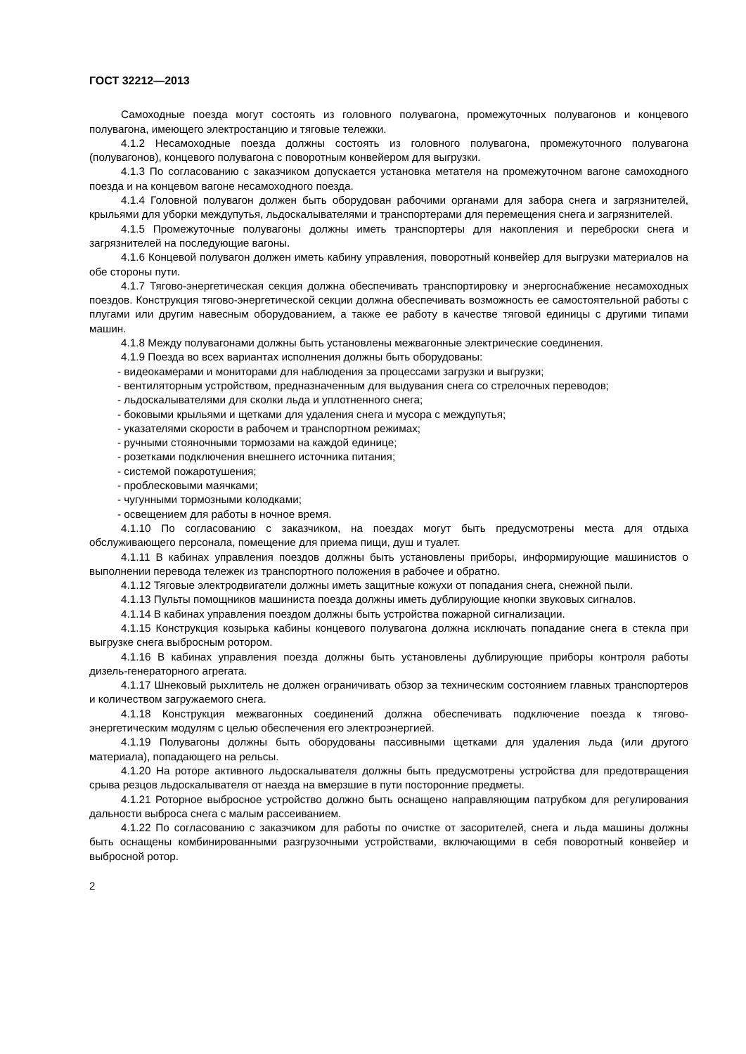ГОСТ 32212—2013
Самоходные поезда могут состоять из головного полувагона, промежуточных полувагонов и концевого полувагона, имеющего электростанцию и тяговые тележки.
4.1.2 Несамоходные поезда должны состоять из головного полувагона, промежуточного полувагона (полувагонов), концевого полувагона с поворотным конвейером для выгрузки.
4.1.3 По согласованию с заказчиком допускается установка метателя на промежуточном вагоне самоходного поезда и на концевом вагоне несамоходного поезда.
4.1.4 Головной полувагон должен быть оборудован рабочими органами для забора снега и загрязнителей, крыльями для уборки междупутья, льдоскалывателями и транспортерами для перемещения снега и загрязнителей.
4.1.5 Промежуточные полувагоны должны иметь транспортеры для накопления и переброски снега и загрязнителей на последующие вагоны.
4.1.6 Концевой полувагон должен иметь кабину управления, поворотный конвейер для выгрузки материалов на обе стороны пути.
4.1.7 Тягово-энергетическая секция должна обеспечивать транспортировку и энергоснабжение несамоходных поездов. Конструкция тягово-энергетической секции должна обеспечивать возможность ее самостоятельной работы с плугами или другим навесным оборудованием, а также ее работу в качестве тяговой единицы с другими типами машин.
4.1.8 Между полувагонами должны быть установлены межвагонные электрические соединения.
4.1.9 Поезда во всех вариантах исполнения должны быть оборудованы:
- видеокамерами и мониторами для наблюдения за процессами загрузки и выгрузки;
- вентиляторным устройством, предназначенным для выдувания снега со стрелочных переводов;
- льдоскалывателями для сколки льда и уплотненного снега;
- боковыми крыльями и щетками для удаления снега и мусора с междупутья;
- указателями скорости в рабочем и транспортном режимах;
- ручными стояночными тормозами на каждой единице;
- розетками подключения внешнего источника питания;
- системой пожаротушения;
- проблесковыми маячками;
- чугунными тормозными колодками;
- освещением для работы в ночное время.
4.1.10 По согласованию с заказчиком, на поездах могут быть предусмотрены места для отдыха обслуживающего персонала, помещение для приема пищи, душ и туалет.
4.1.11 В кабинах управления поездов должны быть установлены приборы, информирующие машинистов о выполнении перевода тележек из транспортного положения в рабочее и обратно.
4.1.12 Тяговые электродвигатели должны иметь защитные кожухи от попадания снега, снежной пыли.
4.1.13 Пульты помощников машиниста поезда должны иметь дублирующие кнопки звуковых сигналов.
4.1.14 В кабинах управления поездом должны быть устройства пожарной сигнализации.
4.1.15 Конструкция козырька кабины концевого полувагона должна исключать попадание снега в стекла при выгрузке снега выбросным ротором.
4.1.16 В кабинах управления поезда должны быть установлены дублирующие приборы контроля работы дизель-генераторного агрегата.
4.1.17 Шнековый рыхлитель не должен ограничивать обзор за техническим состоянием главных транспортеров и количеством загружаемого снега.
4.1.18 Конструкция межвагонных соединений должна обеспечивать подключение поезда к тягово-энергетическим модулям с целью обеспечения его электроэнергией.
4.1.19 Полувагоны должны быть оборудованы пассивными щетками для удаления льда (или другого материала), попадающего на рельсы.
4.1.20 На роторе активного льдоскалывателя должны быть предусмотрены устройства для предотвращения срыва резцов льдоскалывателя от наезда на вмерзшие в пути посторонние предметы.
4.1.21 Роторное выбросное устройство должно быть оснащено направляющим патрубком для регулирования дальности выброса снега с малым рассеиванием.
4.1.22 По согласованию с заказчиком для работы по очистке от засорителей, снега и льда машины должны быть оснащены комбинированными разгрузочными устройствами, включающими в себя поворотный конвейер и выбросной ротор.
2